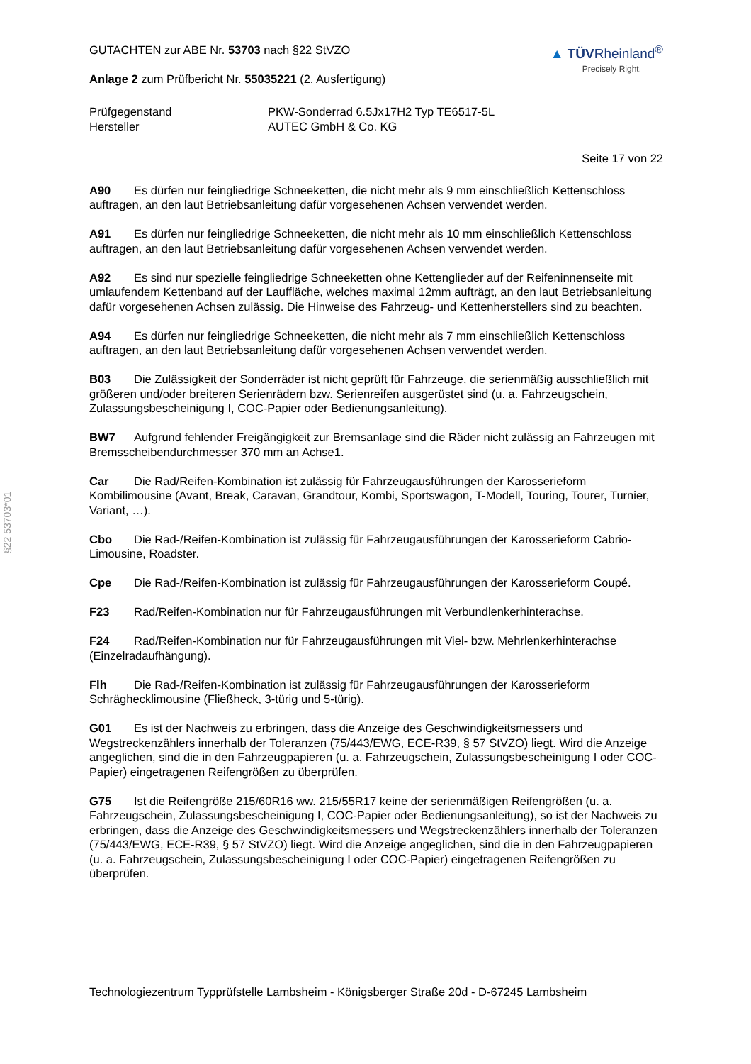§22 53703*01
GUTACHTEN zur ABE Nr. 53703 nach §22 StVZO
Anlage 2 zum Prüfbericht Nr. 55035221 (2. Ausfertigung)
▲ TÜVRheinland<sup>®</sup>
Precisely Right.
Prüfgegenstand
PKW-Sonderrad 6.5Jx17H2 Typ TE6517-5L
Hersteller
AUTEC GmbH & Co. KG
Seite 17 von 22
A90 Es dürfen nur feingliedrige Schneeketten, die nicht mehr als 9 mm einschließlich Kettenschloss auftragen, an den laut Betriebsanleitung dafür vorgesehenen Achsen verwendet werden.
A91 Es dürfen nur feingliedrige Schneeketten, die nicht mehr als 10 mm einschließlich Kettenschloss auftragen, an den laut Betriebsanleitung dafür vorgesehenen Achsen verwendet werden.
A92 Es sind nur spezielle feingliedrige Schneeketten ohne Kettenglieder auf der Reifeninnenseite mit umlaufendem Kettenband auf der Lauffläche, welches maximal 12mm aufträgt, an den laut Betriebsanleitung dafür vorgesehenen Achsen zulässig. Die Hinweise des Fahrzeug- und Kettenherstellers sind zu beachten.
A94 Es dürfen nur feingliedrige Schneeketten, die nicht mehr als 7 mm einschließlich Kettenschloss auftragen, an den laut Betriebsanleitung dafür vorgesehenen Achsen verwendet werden.
B03 Die Zulässigkeit der Sonderräder ist nicht geprüft für Fahrzeuge, die serienmäßig ausschließlich mit größeren und/oder breiteren Serienrädern bzw. Serienreifen ausgerüstet sind (u. a. Fahrzeugschein, Zulassungsbescheinigung I, COC-Papier oder Bedienungsanleitung).
BW7 Aufgrund fehlender Freigängigkeit zur Bremsanlage sind die Räder nicht zulässig an Fahrzeugen mit Bremsscheibendurchmesser 370 mm an Achse1.
Car Die Rad/Reifen-Kombination ist zulässig für Fahrzeugausführungen der Karosserieform Kombilimousine (Avant, Break, Caravan, Grandtour, Kombi, Sportswagon, T-Modell, Touring, Tourer, Turnier, Variant, …).
Cbo Die Rad-/Reifen-Kombination ist zulässig für Fahrzeugausführungen der Karosserieform Cabrio-Limousine, Roadster.
Cpe Die Rad-/Reifen-Kombination ist zulässig für Fahrzeugausführungen der Karosserieform Coupé.
F23 Rad/Reifen-Kombination nur für Fahrzeugausführungen mit Verbundlenkerhinterachse.
F24 Rad/Reifen-Kombination nur für Fahrzeugausführungen mit Viel- bzw. Mehrlenkerhinterachse (Einzelradaufhängung).
Flh Die Rad-/Reifen-Kombination ist zulässig für Fahrzeugausführungen der Karosserieform Schräghecklimousine (Fließheck, 3-türig und 5-türig).
G01 Es ist der Nachweis zu erbringen, dass die Anzeige des Geschwindigkeitsmessers und Wegstreckenzählers innerhalb der Toleranzen (75/443/EWG, ECE-R39, § 57 StVZO) liegt. Wird die Anzeige angeglichen, sind die in den Fahrzeugpapieren (u. a. Fahrzeugschein, Zulassungsbescheinigung I oder COC-Papier) eingetragenen Reifengrößen zu überprüfen.
G75 Ist die Reifengröße 215/60R16 ww. 215/55R17 keine der serienmäßigen Reifengrößen (u. a. Fahrzeugschein, Zulassungsbescheinigung I, COC-Papier oder Bedienungsanleitung), so ist der Nachweis zu erbringen, dass die Anzeige des Geschwindigkeitsmessers und Wegstreckenzählers innerhalb der Toleranzen (75/443/EWG, ECE-R39, § 57 StVZO) liegt. Wird die Anzeige angeglichen, sind die in den Fahrzeugpapieren (u. a. Fahrzeugschein, Zulassungsbescheinigung I oder COC-Papier) eingetragenen Reifengrößen zu überprüfen.
Technologiezentrum Typprüfstelle Lambsheim - Königsberger Straße 20d - D-67245 Lambsheim